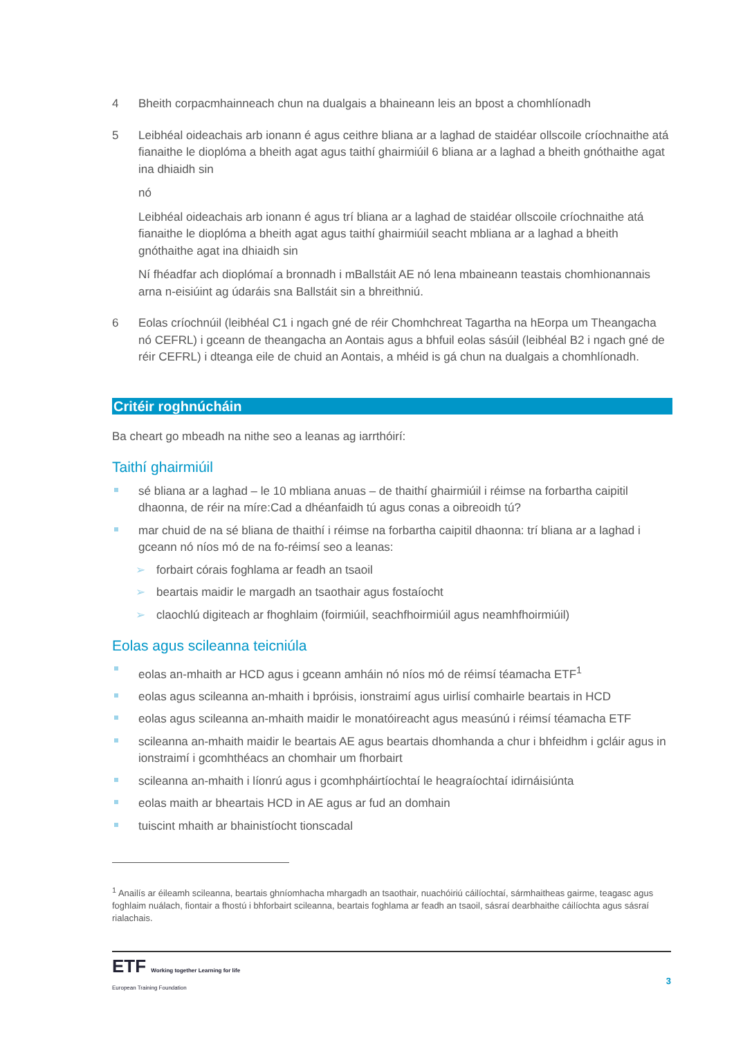4 Bheith corpacmhainneach chun na dualgais a bhaineann leis an bpost a chomhlíonadh
5 Leibhéal oideachais arb ionann é agus ceithre bliana ar a laghad de staidéar ollscoile críochnaithe atá fianaithe le dioplóma a bheith agat agus taithí ghairmiúil 6 bliana ar a laghad a bheith gnóthaithe agat ina dhiaidh sin
nó
Leibhéal oideachais arb ionann é agus trí bliana ar a laghad de staidéar ollscoile críochnaithe atá fianaithe le dioplóma a bheith agat agus taithí ghairmiúil seacht mbliana ar a laghad a bheith gnóthaithe agat ina dhiaidh sin
Ní fhéadfar ach dioplómaí a bronnadh i mBallstáit AE nó lena mbaineann teastais chomhionannais arna n-eisiúint ag údaráis sna Ballstáit sin a bhreithniú.
6 Eolas críochnúil (leibhéal C1 i ngach gné de réir Chomhchreat Tagartha na hEorpa um Theangacha nó CEFRL) i gceann de theangacha an Aontais agus a bhfuil eolas sásúil (leibhéal B2 i ngach gné de réir CEFRL) i dteanga eile de chuid an Aontais, a mhéid is gá chun na dualgais a chomhlíonadh.
Critéir roghnúcháin
Ba cheart go mbeadh na nithe seo a leanas ag iarrthóirí:
Taithí ghairmiúil
sé bliana ar a laghad – le 10 mbliana anuas – de thaithí ghairmiúil i réimse na forbartha caipitil dhaonna, de réir na míre:Cad a dhéanfaidh tú agus conas a oibreoidh tú?
mar chuid de na sé bliana de thaithí i réimse na forbartha caipitil dhaonna: trí bliana ar a laghad i gceann nó níos mó de na fo-réimsí seo a leanas:
➢ forbairt córais foghlama ar feadh an tsaoil
➢ beartais maidir le margadh an tsaothair agus fostaíocht
➢ claochlú digiteach ar fhoghlaim (foirmiúil, seachfhoirmiúil agus neamhfhoirmiúil)
Eolas agus scileanna teicniúla
eolas an-mhaith ar HCD agus i gceann amháin nó níos mó de réimsí téamacha ETF<sup>1</sup>
eolas agus scileanna an-mhaith i bpróisis, ionstraimí agus uirlisí comhairle beartais in HCD
eolas agus scileanna an-mhaith maidir le monatóireacht agus measúnú i réimsí téamacha ETF
scileanna an-mhaith maidir le beartais AE agus beartais dhomhanda a chur i bhfeidhm i gcláir agus in ionstraimí i gcomhthéacs an chomhair um fhorbairt
scileanna an-mhaith i líonrú agus i gcomhpháirtíochtaí le heagraíochtaí idirnáisiúnta
eolas maith ar bheartais HCD in AE agus ar fud an domhain
tuiscint mhaith ar bhainistíocht tionscadal
<sup>1</sup> Anailís ar éileamh scileanna, beartais ghníomhacha mhargadh an tsaothair, nuachóiriú cáilíochtaí, sármhaitheas gairme, teagasc agus foghlaim nuálach, fiontair a fhostú i bhforbairt scileanna, beartais foghlama ar feadh an tsaoil, sásraí dearbhaithe cáilíochta agus sásraí rialachais.
ETF Working together Learning for life
European Training Foundation
3